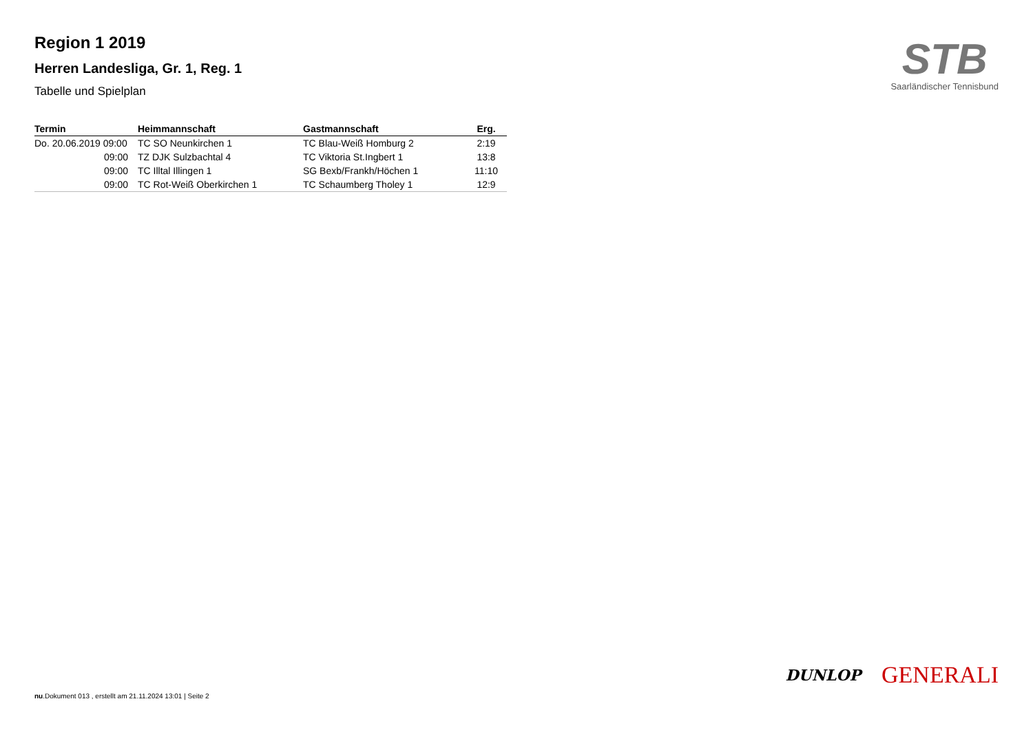Region 1 2019
Herren Landesliga, Gr. 1, Reg. 1
Tabelle und Spielplan
STB
Saarländischer Tennisbund
| Termin | Heimmannschaft | Gastmannschaft | Erg. |
| --- | --- | --- | --- |
| Do. 20.06.2019 09:00 | TC SO Neunkirchen 1 | TC Blau-Weiß Homburg 2 | 2:19 |
| 09:00 | TZ DJK Sulzbachtal 4 | TC Viktoria St.Ingbert 1 | 13:8 |
| 09:00 | TC Illtal Illingen 1 | SG Bexb/Frankh/Höchen 1 | 11:10 |
| 09:00 | TC Rot-Weiß Oberkirchen 1 | TC Schaumberg Tholey 1 | 12:9 |
DUNLOP GENERALI
nu.Dokument 013 , erstellt am 21.11.2024 13:01 | Seite 2